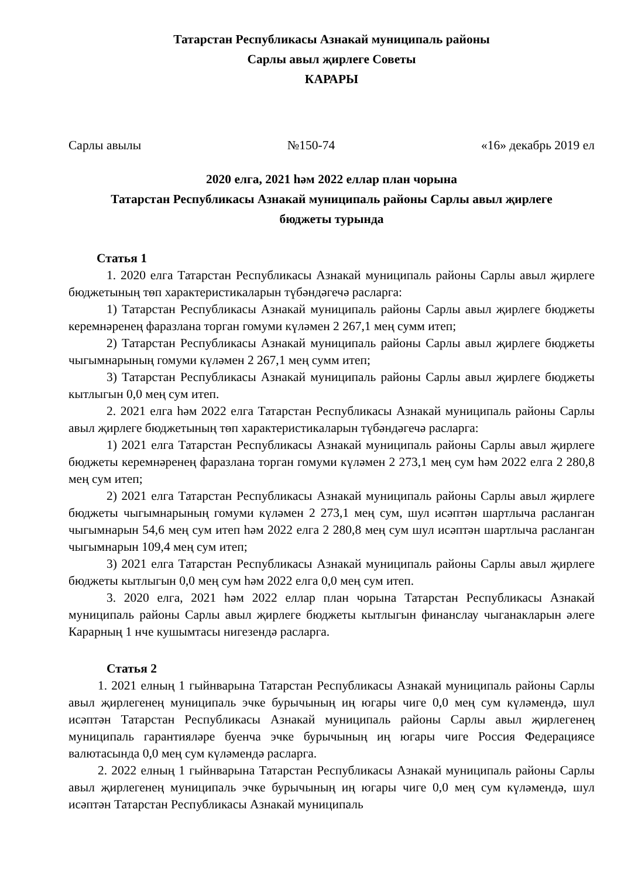Татарстан Республикасы Азнакай муниципаль районы
Сарлы авыл җирлеге Советы
КАРАРЫ
Сарлы авылы №150-74 «16» декабрь 2019 ел
2020 елга, 2021 һәм 2022 еллар план чорына
Татарстан Республикасы Азнакай муниципаль районы Сарлы авыл җирлеге
бюджеты турында
Статья 1
1. 2020 елга Татарстан Республикасы Азнакай муниципаль районы Сарлы авыл җирлеге бюджетының төп характеристикаларын түбәндәгечә расларга:
1) Татарстан Республикасы Азнакай муниципаль районы Сарлы авыл җирлеге бюджеты керемнәренең фаразлана торган гомуми күләмен 2 267,1 мең сумм итеп;
2) Татарстан Республикасы Азнакай муниципаль районы Сарлы авыл җирлеге бюджеты чыгымнарының гомуми күләмен 2 267,1 мең сумм итеп;
3) Татарстан Республикасы Азнакай муниципаль районы Сарлы авыл җирлеге бюджеты кытлыгын 0,0 мең сум итеп.
2. 2021 елга һәм 2022 елга Татарстан Республикасы Азнакай муниципаль районы Сарлы авыл җирлеге бюджетының төп характеристикаларын түбәндәгечә расларга:
1) 2021 елга Татарстан Республикасы Азнакай муниципаль районы Сарлы авыл җирлеге бюджеты керемнәренең фаразлана торган гомуми күләмен 2 273,1 мең сум һәм 2022 елга 2 280,8 мең сум итеп;
2) 2021 елга Татарстан Республикасы Азнакай муниципаль районы Сарлы авыл җирлеге бюджеты чыгымнарының гомуми күләмен 2 273,1 мең сум, шул исәптән шартлыча расланган чыгымнарын 54,6 мең сум итеп һәм 2022 елга 2 280,8 мең сум шул исәптән шартлыча расланган чыгымнарын 109,4 мең сум итеп;
3) 2021 елга Татарстан Республикасы Азнакай муниципаль районы Сарлы авыл җирлеге бюджеты кытлыгын 0,0 мең сум һәм 2022 елга 0,0 мең сум итеп.
3. 2020 елга, 2021 һәм 2022 еллар план чорына Татарстан Республикасы Азнакай муниципаль районы Сарлы авыл җирлеге бюджеты кытлыгын финанслау чыганакларын әлеге Карарның 1 нче кушымтасы нигезендә расларга.
Статья 2
1. 2021 елның 1 гыйнварына Татарстан Республикасы Азнакай муниципаль районы Сарлы авыл җирлегенең муниципаль эчке бурычының иң югары чиге 0,0 мең сум күләмендә, шул исәптән Татарстан Республикасы Азнакай муниципаль районы Сарлы авыл җирлегенең муниципаль гарантияләре буенча эчке бурычының иң югары чиге Россия Федерациясе валютасында 0,0 мең сум күләмендә расларга.
2. 2022 елның 1 гыйнварына Татарстан Республикасы Азнакай муниципаль районы Сарлы авыл җирлегенең муниципаль эчке бурычының иң югары чиге 0,0 мең сум күләмендә, шул исәптән Татарстан Республикасы Азнакай муниципаль